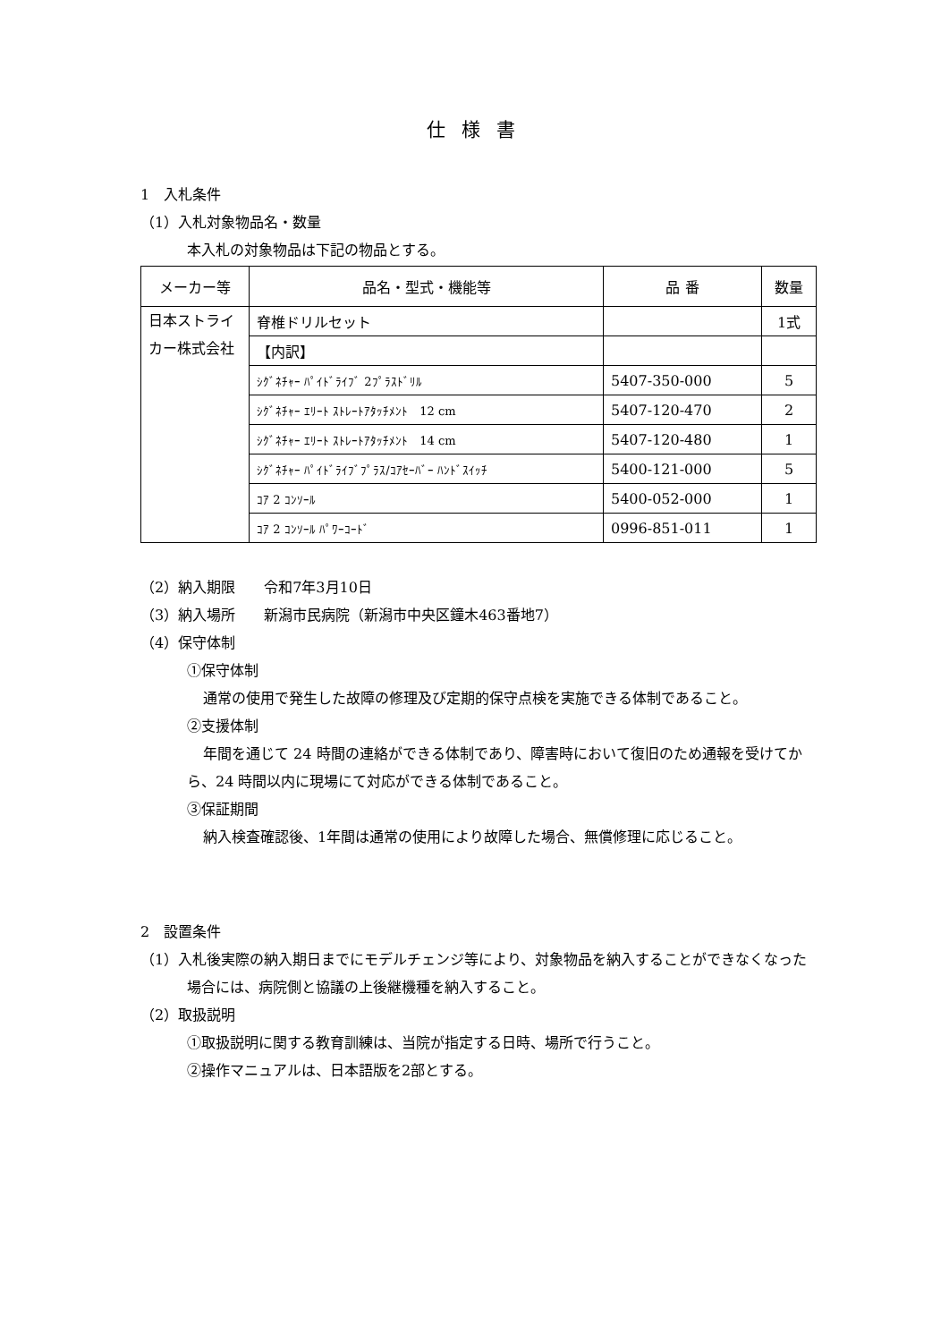仕様書
1　入札条件
（1）入札対象物品名・数量
本入札の対象物品は下記の物品とする。
| メーカー等 | 品名・型式・機能等 | 品 番 | 数量 |
| --- | --- | --- | --- |
| 日本ストライカー株式会社 | 脊椎ドリルセット | | 1式 |
| | 【内訳】 | | |
| | ｼｸﾞﾈﾁｬｰ ﾊﾟｲﾄﾞﾗｲﾌﾞ 2ﾌﾟﾗｽﾄﾞﾘﾙ | 5407-350-000 | 5 |
| | ｼｸﾞﾈﾁｬｰ ｴﾘｰﾄ ｽﾄﾚｰﾄｱﾀｯﾁﾒﾝﾄ 12 cm | 5407-120-470 | 2 |
| | ｼｸﾞﾈﾁｬｰ ｴﾘｰﾄ ｽﾄﾚｰﾄｱﾀｯﾁﾒﾝﾄ 14 cm | 5407-120-480 | 1 |
| | ｼｸﾞﾈﾁｬｰ ﾊﾟｲﾄﾞﾗｲﾌﾞﾌﾟﾗｽ/ｺｱｾｰﾊﾞｰ ﾊﾝﾄﾞｽｲｯﾁ | 5400-121-000 | 5 |
| | ｺｱ 2 ｺﾝｿｰﾙ | 5400-052-000 | 1 |
| | ｺｱ 2 ｺﾝｿｰﾙ ﾊﾟﾜｰｺｰﾄﾞ | 0996-851-011 | 1 |
（2）納入期限　　令和7年3月10日
（3）納入場所　　新潟市民病院（新潟市中央区鐘木463番地7）
（4）保守体制
①保守体制
通常の使用で発生した故障の修理及び定期的保守点検を実施できる体制であること。
②支援体制
年間を通じて 24 時間の連絡ができる体制であり、障害時において復旧のため通報を受けてから、24 時間以内に現場にて対応ができる体制であること。
③保証期間
納入検査確認後、1年間は通常の使用により故障した場合、無償修理に応じること。
2　設置条件
（1）入札後実際の納入期日までにモデルチェンジ等により、対象物品を納入することができなくなった場合には、病院側と協議の上後継機種を納入すること。
（2）取扱説明
①取扱説明に関する教育訓練は、当院が指定する日時、場所で行うこと。
②操作マニュアルは、日本語版を2部とする。